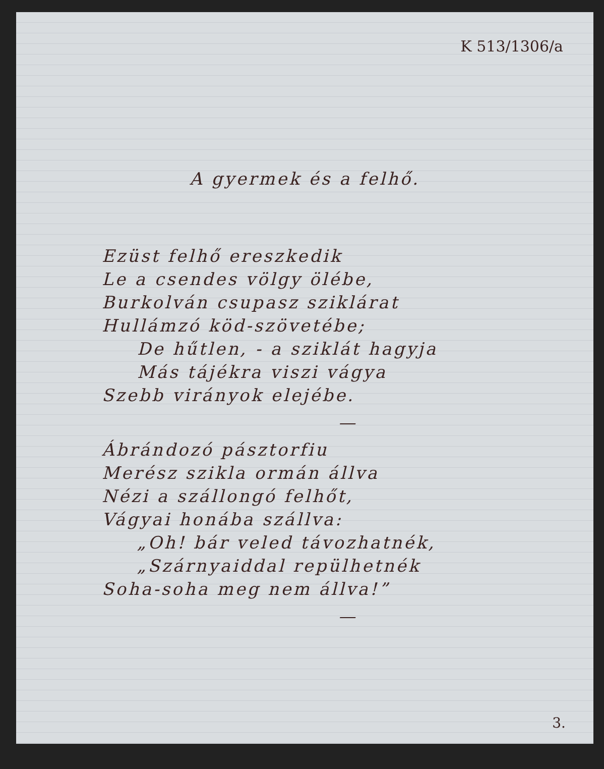K 513/1306/a
A gyermek és a felhő.
Ezüst felhő ereszkedik
Le a csendes völgy ölébe,
Burkolván csupasz sziklárat
Hullámzó köd-szövetébe;
De hűtlen, - a sziklát hagyja
Más tájékra viszi vágya
Szebb virányok elejébe.
—
Ábrándozó pásztorfiu
Merész szikla ormán állva
Nézi a szállongó felhőt,
Vágyai honába szállva:
„Oh! bár veled távozhatnék,
„Szárnyaiddal repülhetnék
Soha-soha meg nem állva!”
—
3.